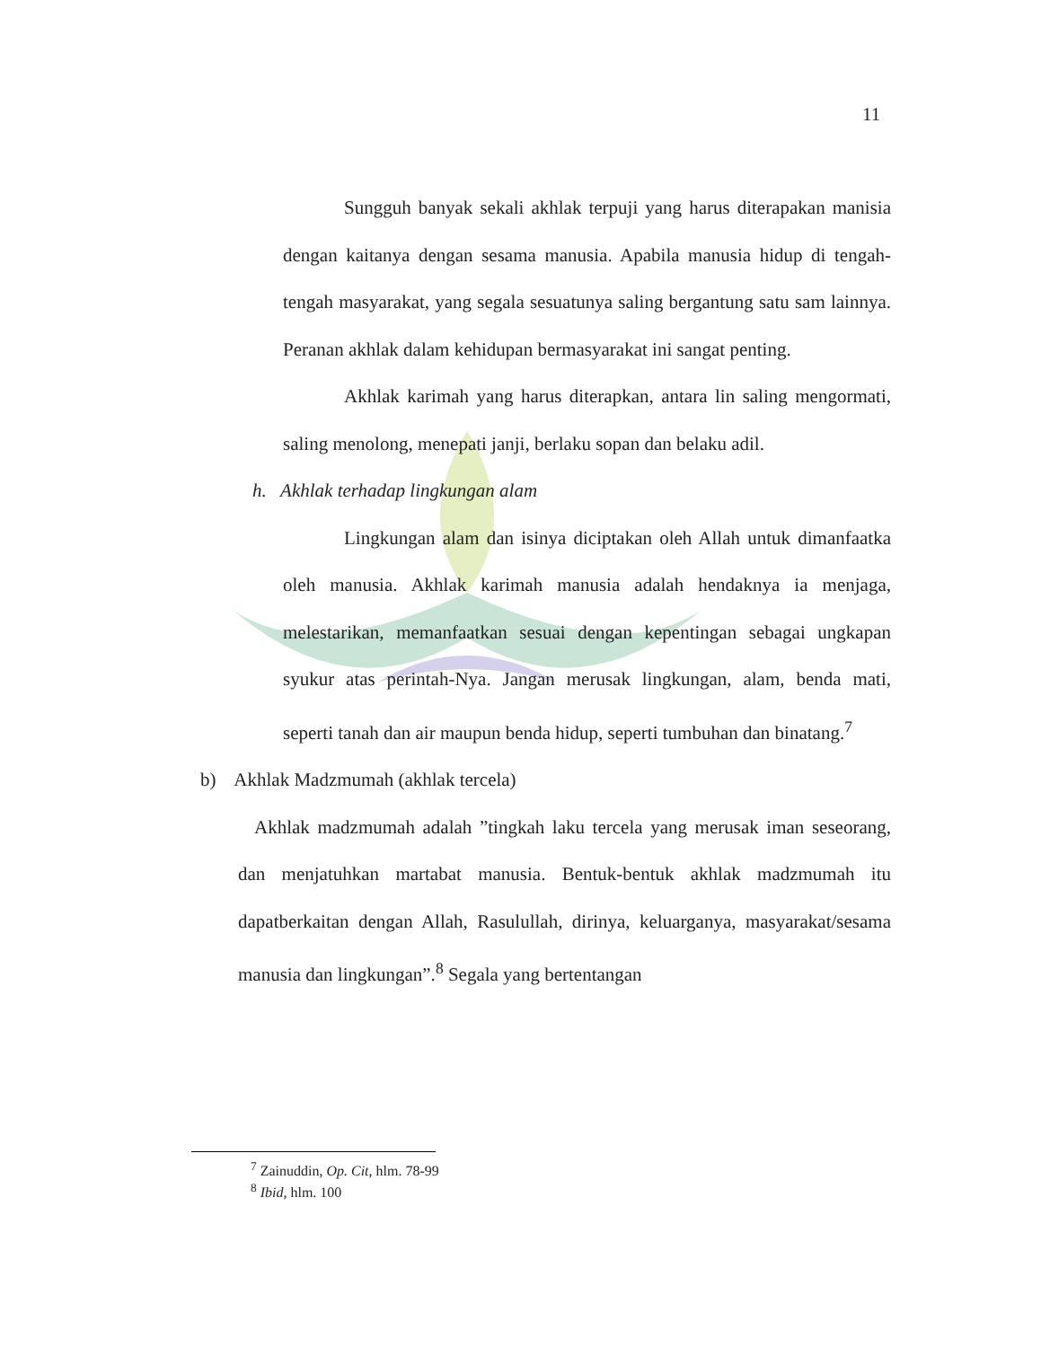11
Sungguh banyak sekali akhlak terpuji yang harus diterapakan manisia dengan kaitanya dengan sesama manusia. Apabila manusia hidup di tengah-tengah masyarakat, yang segala sesuatunya saling bergantung satu sam lainnya. Peranan akhlak dalam kehidupan bermasyarakat ini sangat penting.
Akhlak karimah yang harus diterapkan, antara lin saling mengormati, saling menolong, menepati janji, berlaku sopan dan belaku adil.
h. Akhlak terhadap lingkungan alam
Lingkungan alam dan isinya diciptakan oleh Allah untuk dimanfaatka oleh manusia. Akhlak karimah manusia adalah hendaknya ia menjaga, melestarikan, memanfaatkan sesuai dengan kepentingan sebagai ungkapan syukur atas perintah-Nya. Jangan merusak lingkungan, alam, benda mati, seperti tanah dan air maupun benda hidup, seperti tumbuhan dan binatang.<sup>7</sup>
b) Akhlak Madzmumah (akhlak tercela)
Akhlak madzmumah adalah ”tingkah laku tercela yang merusak iman seseorang, dan menjatuhkan martabat manusia. Bentuk-bentuk akhlak madzmumah itu dapatberkaitan dengan Allah, Rasulullah, dirinya, keluarganya, masyarakat/sesama manusia dan lingkungan”.<sup>8</sup> Segala yang bertentangan
<sup>7</sup> Zainuddin, Op. Cit, hlm. 78-99
<sup>8</sup> Ibid, hlm. 100